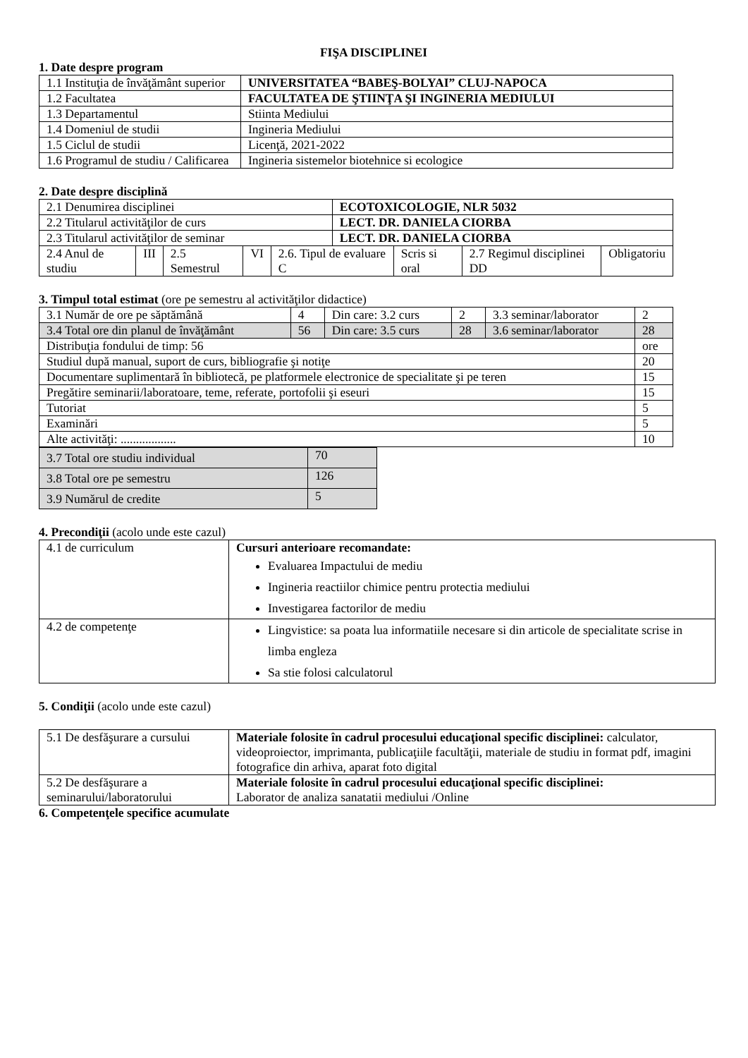FIŞA DISCIPLINEI
1. Date despre program
| 1.1 Instituţia de învăţământ superior | UNIVERSITATEA “BABEŞ-BOLYAI” CLUJ-NAPOCA |
| 1.2 Facultatea | FACULTATEA DE ŞTIINŢA ŞI INGINERIA MEDIULUI |
| 1.3 Departamentul | Stiinta Mediului |
| 1.4 Domeniul de studii | Ingineria Mediului |
| 1.5 Ciclul de studii | Licenţă, 2021-2022 |
| 1.6 Programul de studiu / Calificarea | Ingineria sistemelor biotehnice si ecologice |
2. Date despre disciplină
| 2.1 Denumirea disciplinei | | | | | ECOTOXICOLOGIE, NLR 5032 | | | |
| 2.2 Titularul activităţilor de curs | | | | | LECT. DR. DANIELA CIORBA | | | |
| 2.3 Titularul activităţilor de seminar | | | | | LECT. DR. DANIELA CIORBA | | | |
| 2.4 Anul de studiu | III | 2.5 Semestrul | VI | 2.6. Tipul de evaluare C | | Scris si oral | 2.7 Regimul disciplinei DD | Obligatoriu |
3. Timpul total estimat (ore pe semestru al activităţilor didactice)
| 3.1 Număr de ore pe săptămână | 4 | Din care: 3.2 curs | 2 | 3.3 seminar/laborator | 2 |
| 3.4 Total ore din planul de învăţământ | 56 | Din care: 3.5 curs | 28 | 3.6 seminar/laborator | 28 |
| Distribuţia fondului de timp: 56 | | | | | ore |
| Studiul după manual, suport de curs, bibliografie şi notiţe | | | | | 20 |
| Documentare suplimentară în bibliotecă, pe platformele electronice de specialitate şi pe teren | | | | | 15 |
| Pregătire seminarii/laboratoare, teme, referate, portofolii şi eseuri | | | | | 15 |
| Tutoriat | | | | | 5 |
| Examinări | | | | | 5 |
| Alte activităţi: .................. | | | | | 10 |
| 3.7 Total ore studiu individual | 70 |
| 3.8 Total ore pe semestru | 126 |
| 3.9 Numărul de credite | 5 |
4. Precondiţii (acolo unde este cazul)
| 4.1 de curriculum | Cursuri anterioare recomandate: Evaluarea Impactului de mediu Ingineria reactiilor chimice pentru protectia mediului Investigarea factorilor de mediu |
| 4.2 de competenţe | Lingvistice: sa poata lua informatiile necesare si din articole de specialitate scrise in limba engleza Sa stie folosi calculatorul |
5. Condiţii (acolo unde este cazul)
| 5.1 De desfăşurare a cursului | Materiale folosite în cadrul procesului educaţional specific disciplinei: calculator, videoproiector, imprimanta, publicaţiile facultăţii, materiale de studiu in format pdf, imagini fotografice din arhiva, aparat foto digital |
| 5.2 De desfăşurare a seminarului/laboratorului | Materiale folosite în cadrul procesului educaţional specific disciplinei: Laborator de analiza sanatatii mediului /Online |
6. Competenţele specifice acumulate